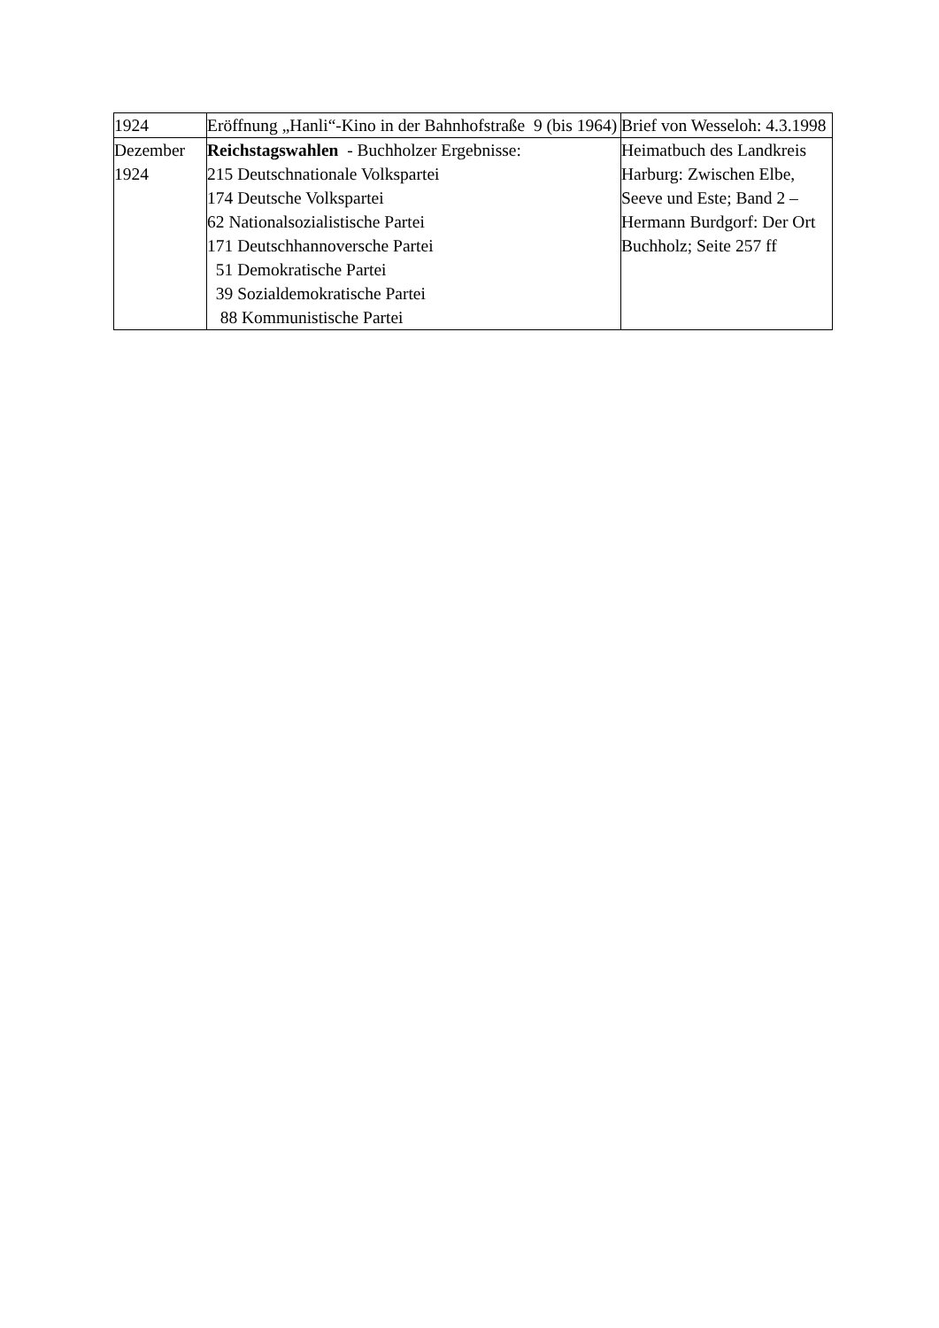| 1924 | Eröffnung „Hanli“-Kino in der Bahnhofstraße 9 (bis 1964) | Brief von Wesseloh: 4.3.1998 |
| Dezember 1924 | Reichstagswahlen - Buchholzer Ergebnisse: 215 Deutschnationale Volkspartei 174 Deutsche Volkspartei 62 Nationalsozialistische Partei 171 Deutschhannoversche Partei 51 Demokratische Partei 39 Sozialdemokratische Partei 88 Kommunistische Partei | Heimatbuch des Landkreis Harburg: Zwischen Elbe, Seeve und Este; Band 2 – Hermann Burdgorf: Der Ort Buchholz; Seite 257 ff |